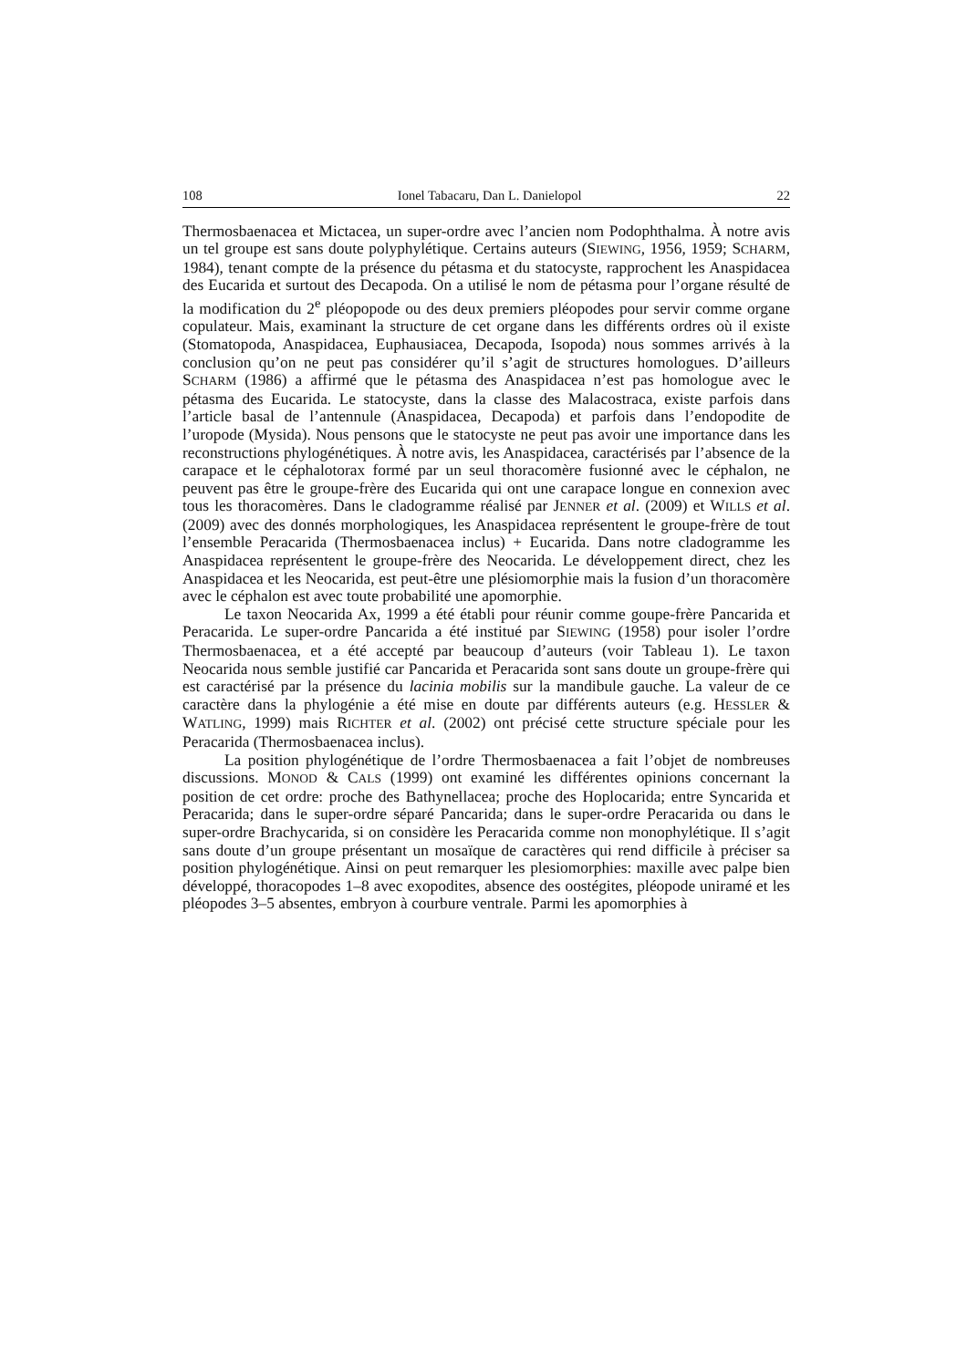108 Ionel Tabacaru, Dan L. Danielopol 22
Thermosbaenacea et Mictacea, un super-ordre avec l’ancien nom Podophthalma. À notre avis un tel groupe est sans doute polyphylétique. Certains auteurs (SIEWING, 1956, 1959; SCHARM, 1984), tenant compte de la présence du pétasma et du statocyste, rapprochent les Anaspidacea des Eucarida et surtout des Decapoda. On a utilisé le nom de pétasma pour l’organe résulté de la modification du 2<sup>e</sup> pléopopode ou des deux premiers pléopodes pour servir comme organe copulateur. Mais, examinant la structure de cet organe dans les différents ordres où il existe (Stomatopoda, Anaspidacea, Euphausiacea, Decapoda, Isopoda) nous sommes arrivés à la conclusion qu’on ne peut pas considérer qu’il s’agit de structures homologues. D’ailleurs SCHARM (1986) a affirmé que le pétasma des Anaspidacea n’est pas homologue avec le pétasma des Eucarida. Le statocyste, dans la classe des Malacostraca, existe parfois dans l’article basal de l’antennule (Anaspidacea, Decapoda) et parfois dans l’endopodite de l’uropode (Mysida). Nous pensons que le statocyste ne peut pas avoir une importance dans les reconstructions phylogénétiques. À notre avis, les Anaspidacea, caractérisés par l’absence de la carapace et le céphalotorax formé par un seul thoracomère fusionné avec le céphalon, ne peuvent pas être le groupe-frère des Eucarida qui ont une carapace longue en connexion avec tous les thoracomères. Dans le cladogramme réalisé par JENNER et al. (2009) et WILLS et al. (2009) avec des donnés morphologiques, les Anaspidacea représentent le groupe-frère de tout l’ensemble Peracarida (Thermosbaenacea inclus) + Eucarida. Dans notre cladogramme les Anaspidacea représentent le groupe-frère des Neocarida. Le développement direct, chez les Anaspidacea et les Neocarida, est peut-être une plésiomorphie mais la fusion d’un thoracomère avec le céphalon est avec toute probabilité une apomorphie.
Le taxon Neocarida Ax, 1999 a été établi pour réunir comme goupe-frère Pancarida et Peracarida. Le super-ordre Pancarida a été institué par SIEWING (1958) pour isoler l’ordre Thermosbaenacea, et a été accepté par beaucoup d’auteurs (voir Tableau 1). Le taxon Neocarida nous semble justifié car Pancarida et Peracarida sont sans doute un groupe-frère qui est caractérisé par la présence du lacinia mobilis sur la mandibule gauche. La valeur de ce caractère dans la phylogénie a été mise en doute par différents auteurs (e.g. HESSLER & WATLING, 1999) mais RICHTER et al. (2002) ont précisé cette structure spéciale pour les Peracarida (Thermosbaenacea inclus).
La position phylogénétique de l’ordre Thermosbaenacea a fait l’objet de nombreuses discussions. MONOD & CALS (1999) ont examiné les différentes opinions concernant la position de cet ordre: proche des Bathynellacea; proche des Hoplocarida; entre Syncarida et Peracarida; dans le super-ordre séparé Pancarida; dans le super-ordre Peracarida ou dans le super-ordre Brachycarida, si on considère les Peracarida comme non monophylétique. Il s’agit sans doute d’un groupe présentant un mosaïque de caractères qui rend difficile à préciser sa position phylogénétique. Ainsi on peut remarquer les plesiomorphies: maxille avec palpe bien développé, thoracopodes 1–8 avec exopodites, absence des oostégites, pléopode uniramé et les pléopodes 3–5 absentes, embryon à courbure ventrale. Parmi les apomorphies à